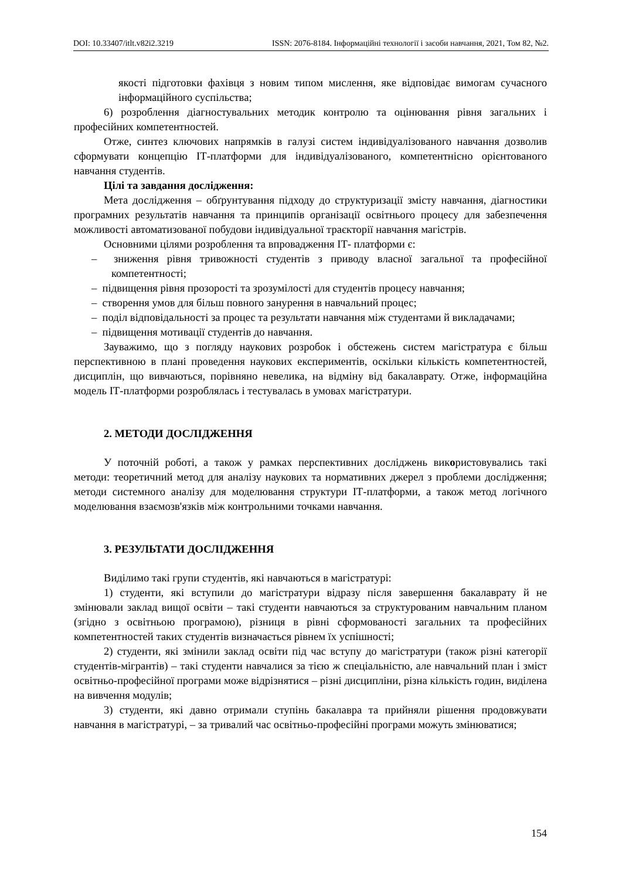DOI: 10.33407/itlt.v82i2.3219 ISSN: 2076-8184. Інформаційні технології і засоби навчання, 2021, Том 82, №2.
якості підготовки фахівця з новим типом мислення, яке відповідає вимогам сучасного інформаційного суспільства;
6) розроблення діагностувальних методик контролю та оцінювання рівня загальних і професійних компетентностей.
Отже, синтез ключових напрямків в галузі систем індивідуалізованого навчання дозволив сформувати концепцію ІТ-платформи для індивідуалізованого, компетентнісно орієнтованого навчання студентів.
Цілі та завдання дослідження:
Мета дослідження – обґрунтування підходу до структуризації змісту навчання, діагностики програмних результатів навчання та принципів організації освітнього процесу для забезпечення можливості автоматизованої побудови індивідуальної траєкторії навчання магістрів.
Основними цілями розроблення та впровадження ІТ- платформи є:
– зниження рівня тривожності студентів з приводу власної загальної та професійної компетентності;
– підвищення рівня прозорості та зрозумілості для студентів процесу навчання;
– створення умов для більш повного занурення в навчальний процес;
– поділ відповідальності за процес та результати навчання між студентами й викладачами;
– підвищення мотивації студентів до навчання.
Зауважимо, що з погляду наукових розробок і обстежень систем магістратура є більш перспективною в плані проведення наукових експериментів, оскільки кількість компетентностей, дисциплін, що вивчаються, порівняно невелика, на відміну від бакалаврату. Отже, інформаційна модель ІТ-платформи розроблялась і тестувалась в умовах магістратури.
2. МЕТОДИ ДОСЛІДЖЕННЯ
У поточній роботі, а також у рамках перспективних досліджень використовувались такі методи: теоретичний метод для аналізу наукових та нормативних джерел з проблеми дослідження; методи системного аналізу для моделювання структури ІТ-платформи, а також метод логічного моделювання взаємозв'язків між контрольними точками навчання.
3. РЕЗУЛЬТАТИ ДОСЛІДЖЕННЯ
Виділимо такі групи студентів, які навчаються в магістратурі:
1) студенти, які вступили до магістратури відразу після завершення бакалаврату й не змінювали заклад вищої освіти – такі студенти навчаються за структурованим навчальним планом (згідно з освітньою програмою), різниця в рівні сформованості загальних та професійних компетентностей таких студентів визначається рівнем їх успішності;
2) студенти, які змінили заклад освіти під час вступу до магістратури (також різні категорії студентів-мігрантів) – такі студенти навчалися за тією ж спеціальністю, але навчальний план і зміст освітньо-професійної програми може відрізнятися – різні дисципліни, різна кількість годин, виділена на вивчення модулів;
3) студенти, які давно отримали ступінь бакалавра та прийняли рішення продовжувати навчання в магістратурі, – за тривалий час освітньо-професійні програми можуть змінюватися;
154